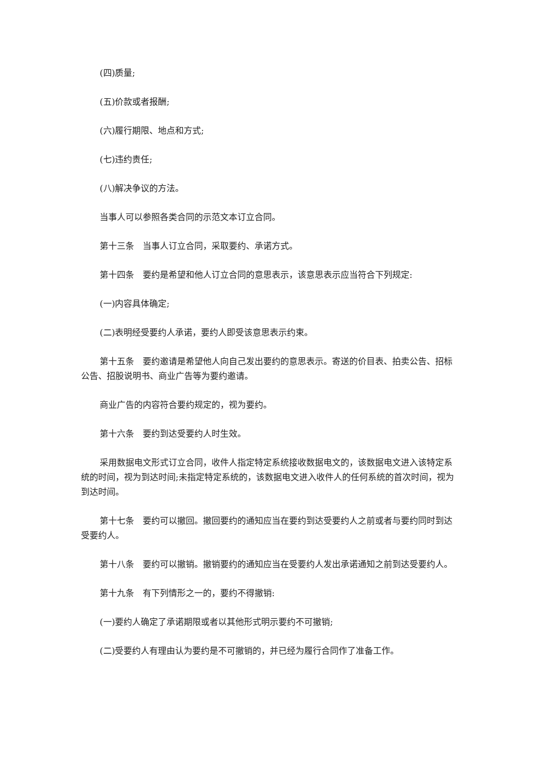(四)质量;
(五)价款或者报酬;
(六)履行期限、地点和方式;
(七)违约责任;
(八)解决争议的方法。
当事人可以参照各类合同的示范文本订立合同。
第十三条　当事人订立合同，采取要约、承诺方式。
第十四条　要约是希望和他人订立合同的意思表示，该意思表示应当符合下列规定:
(一)内容具体确定;
(二)表明经受要约人承诺，要约人即受该意思表示约束。
第十五条　要约邀请是希望他人向自己发出要约的意思表示。寄送的价目表、拍卖公告、招标公告、招股说明书、商业广告等为要约邀请。
商业广告的内容符合要约规定的，视为要约。
第十六条　要约到达受要约人时生效。
采用数据电文形式订立合同，收件人指定特定系统接收数据电文的，该数据电文进入该特定系统的时间，视为到达时间;未指定特定系统的，该数据电文进入收件人的任何系统的首次时间，视为到达时间。
第十七条　要约可以撤回。撤回要约的通知应当在要约到达受要约人之前或者与要约同时到达受要约人。
第十八条　要约可以撤销。撤销要约的通知应当在受要约人发出承诺通知之前到达受要约人。
第十九条　有下列情形之一的，要约不得撤销:
(一)要约人确定了承诺期限或者以其他形式明示要约不可撤销;
(二)受要约人有理由认为要约是不可撤销的，并已经为履行合同作了准备工作。